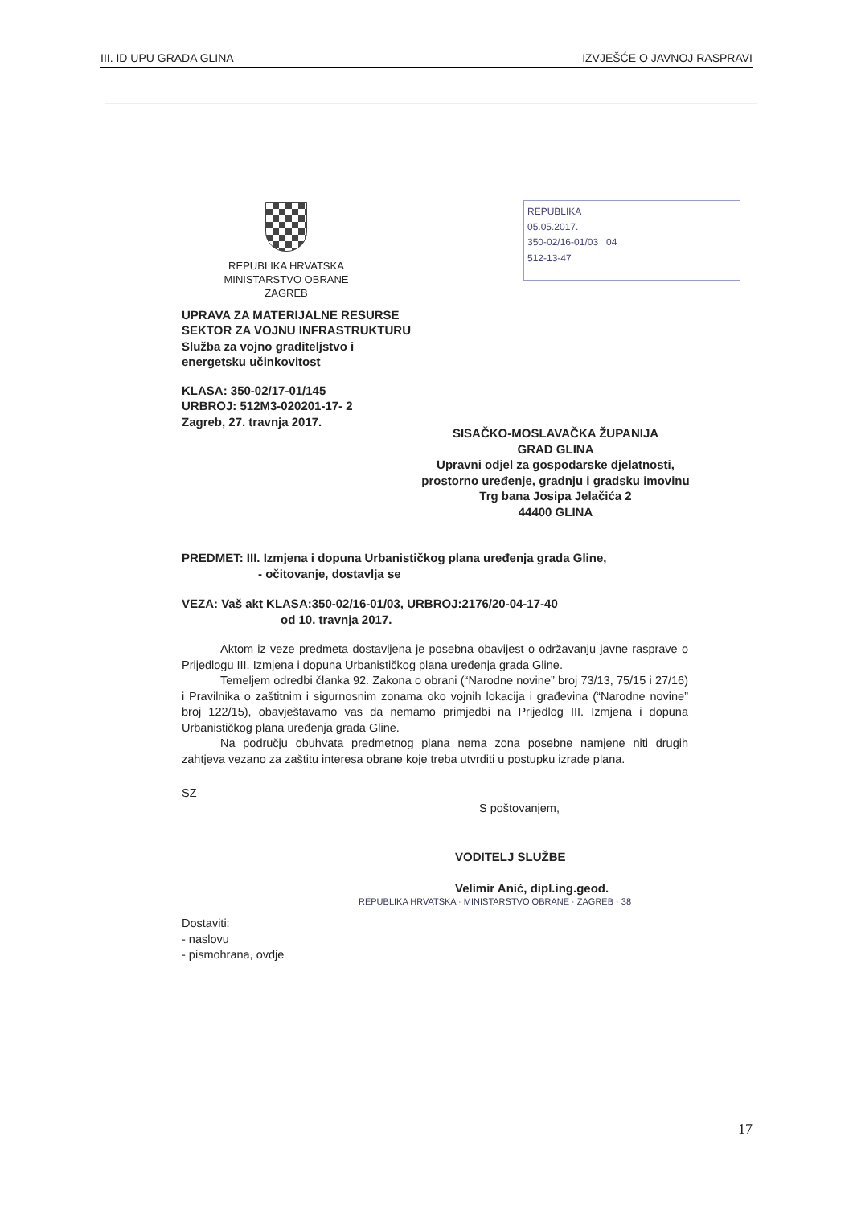III. ID UPU GRADA GLINA IZVJEŠĆE O JAVNOJ RASPRAVI
REPUBLIKA
05.05.2017.
350-02/16-01/03 04
512-13-47
REPUBLIKA HRVATSKA
MINISTARSTVO OBRANE
ZAGREB
UPRAVA ZA MATERIJALNE RESURSE
SEKTOR ZA VOJNU INFRASTRUKTURU
Služba za vojno graditeljstvo i
energetsku učinkovitost
KLASA: 350-02/17-01/145
URBROJ: 512M3-020201-17- 2
Zagreb, 27. travnja 2017.
SISAČKO-MOSLAVAČKA ŽUPANIJA
GRAD GLINA
Upravni odjel za gospodarske djelatnosti,
prostorno uređenje, gradnju i gradsku imovinu
Trg bana Josipa Jelačića 2
44400 GLINA
PREDMET: III. Izmjena i dopuna Urbanističkog plana uređenja grada Gline,
- očitovanje, dostavlja se
VEZA: Vaš akt KLASA:350-02/16-01/03, URBROJ:2176/20-04-17-40
od 10. travnja 2017.
Aktom iz veze predmeta dostavljena je posebna obavijest o održavanju javne rasprave o Prijedlogu III. Izmjena i dopuna Urbanističkog plana uređenja grada Gline.
Temeljem odredbi članka 92. Zakona o obrani (“Narodne novine” broj 73/13, 75/15 i 27/16) i Pravilnika o zaštitnim i sigurnosnim zonama oko vojnih lokacija i građevina (“Narodne novine” broj 122/15), obavještavamo vas da nemamo primjedbi na Prijedlog III. Izmjena i dopuna Urbanističkog plana uređenja grada Gline.
Na području obuhvata predmetnog plana nema zona posebne namjene niti drugih zahtjeva vezano za zaštitu interesa obrane koje treba utvrditi u postupku izrade plana.
SZ
S poštovanjem,
VODITELJ SLUŽBE
Velimir Anić, dipl.ing.geod.
REPUBLIKA HRVATSKA · MINISTARSTVO OBRANE · ZAGREB · 38
Dostaviti:
- naslovu
- pismohrana, ovdje
17